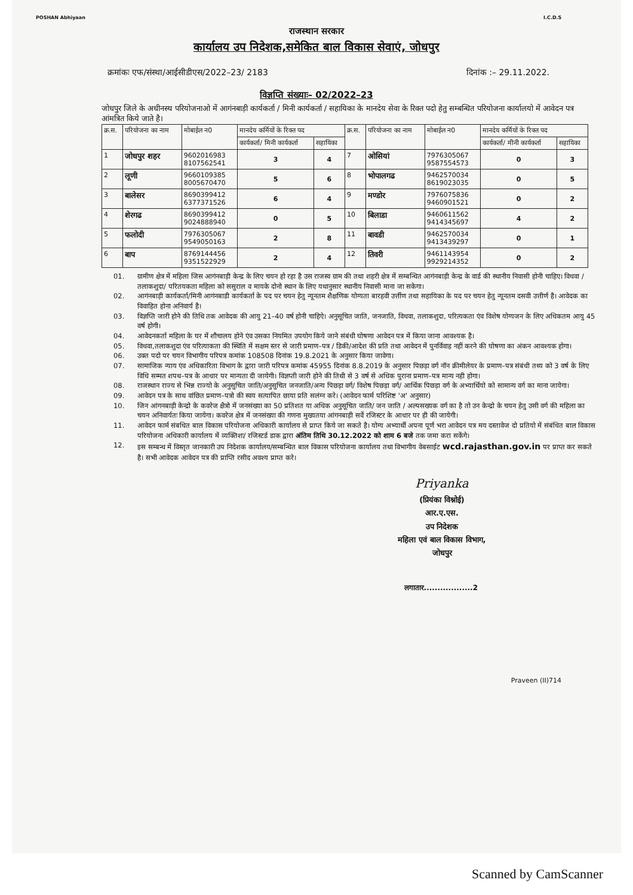POSHAN Abhiyaan
राजस्थान सरकार
कार्यालय उप निदेशक,समेकित बाल विकास सेवाएं, जोधपुर
I.C.D.S
क्रमांकः एफ/संस्था/आईसीडीएस/2022–23/ 2183 दिनांक :– 29.11.2022.
विज्ञप्ति संख्याः– 02/2022–23
जोधपुर जिले के अधीनस्थ परियोजनाओ में आगंनबाड़ी कार्यकर्ता / मिनी कार्यकर्ता / सहायिका के मानदेय सेवा के रिक्त पदो हेतु सम्बन्धित परियोजना कार्यालयो में आवेदन पत्र आंमत्रित किये जाते है।
| क्र.स. | परियोजना का नाम | मोबाईल न0 | मानदेय कर्मियों के रिक्त पद | | क्र.स. | परियोजना का नाम | मोबाईल न0 | मानदेय कर्मियों के रिक्त पद | |
| --- | --- | --- | --- | --- | --- | --- | --- | --- | --- |
| | | | कार्यकर्ता/ मिनी कार्यकर्ता | सहायिका | | | | कार्यकर्ता/ मीनी कार्यकर्ता | सहायिका |
| 1 | जोधपुर शहर | 9602016983 8107562541 | 3 | 4 | 7 | ओसियां | 7976305067 9587554573 | 0 | 3 |
| 2 | लूणी | 9660109385 8005670470 | 5 | 6 | 8 | भोपालगढ | 9462570034 8619023035 | 0 | 5 |
| 3 | बालेसर | 8690399412 6377371526 | 6 | 4 | 9 | मण्डोर | 7976075836 9460901521 | 0 | 2 |
| 4 | शेरगढ | 8690399412 9024888940 | 0 | 5 | 10 | बिलाडा | 9460611562 9414345697 | 4 | 2 |
| 5 | फलोदी | 7976305067 9549050163 | 2 | 8 | 11 | बावडी | 9462570034 9413439297 | 0 | 1 |
| 6 | बाप | 8769144456 9351522929 | 2 | 4 | 12 | तिवरी | 9461143954 9929214352 | 0 | 2 |
01. ग्रामीण क्षेत्र में महिला जिस आगंनबाड़ी केन्द्र के लिए चयन हो रहा है उस राजस्व ग्राम की तथा शहरी क्षेत्र में सम्बन्धित आगंनबाड़ी केन्द्र के वार्ड की स्थानीय निवासी होनी चाहिए। विधवा /तलाकशुदा/ परितयकता महिला को ससुराल व मायके दोनो स्थान के लिए यथानुसार स्थानीय निवासी माना जा सकेगा।
02. आगंनबाड़ी कार्यकर्ता/मिनी आगंनबाडी कार्यकर्ता के पद पर चयन हेतु न्यूनतम शैक्षणिक योग्यता बारहवी उर्त्तीण तथा सहायिका के पद पर चयन हेतु न्यूनतम दसवी उत्तीर्ण है। आवेदक का विवाहित होना अनिवार्य है।
03. विज्ञप्ति जारी होने की तिथि तक आवेदक की आयु 21–40 वर्ष होनी चाहिऐ। अनुसूचित जाति, जनजाति, विधवा, तलाकशुदा, परित्यकता एंव विशेष योग्यजन के लिए अधिकतम आयु 45 वर्ष होगी।
04. आवेदनकर्ता महिला के घर में शौचालय होने एंव उसका नियमित उपयोग किये जाने संबंधी घोषणा आवेदन पत्र में किया जाना आवश्यक है।
05. विधवा,तलाकशुदा एंव परित्याकता की स्थिति में सक्षम स्तर से जारी प्रमाण–पत्र / डिकी/आदेश की प्रति तथा आवेदन में पुनर्विवाह नहीं करने की घोषणा का अंकन आवश्यक होगा।
06. उक्त पदो पर चयन विभागीय परिपत्र कमांक 108508 दिनांक 19.8.2021 के अनुसार किया जावेगा।
07. सामाजिक न्याय एंव अधिकारिता विभाग के द्वारा जारी परिपत्र कमांक 45955 दिनांक 8.8.2019 के अनुसार पिछड़ा वर्ग नॉन क्रीमीलेयर के प्रमाण–पत्र संबंधी तथ्य को 3 वर्ष के लिए विधि सम्मत शपथ–पत्र के आधार पर मान्यता दी जायेगी। विज्ञप्ती जारी होने की तिथी से 3 वर्ष से अधिक पुराना प्रमाण–पत्र मान्य नही होगा।
08. राजस्थान राज्य से भिन्न राज्यो के अनुसुचित जाति/अनुसुचित जनजाति/अन्य पिछड़ा वर्ग/ विशेष पिछड़ा वर्ग/ आर्थिक पिछड़ा वर्ग के अभ्यार्थियो को सामान्य वर्ग का माना जायेगा।
09. आवेदन पत्र के साथ वांछित प्रमाण–पत्रो की स्वय सत्यापित छाया प्रति सलंग्न करे। (आवेदन फार्म परिशिष्ट 'अ' अनुसार)
10. जिन आंगनबाड़ी केन्द्रो के कवरेज क्षैत्रो में जनसंख्या का 50 प्रतिशत या अधिक अनुसूचित जाति/ जन जाति / अल्पसख्यक वर्ग का है तो उन केन्द्रो के चयन हेतु उसी वर्ग की महिला का चयन अनिवार्यतः किया जायेगा। कवरेज क्षेत्र में जनसंख्या की गणना मुख्यतया आंगनबाड़ी सर्वे रजिस्टर के आधार पर ही की जायेगी।
11. आवेदन फार्म संबधित बाल विकास परियोजना अधिकारी कार्यालय से प्राप्त किये जा सकते है। योग्य अभ्यार्थी अपना पूर्ण भरा आवेदन पत्र मय दस्तावेज दो प्रतियो में संबंधित बाल विकास परियोजना अधिकारी कार्यालय में व्यक्तिशः/ रजिस्टर्ड डाक द्वारा अंतिम तिथि 30.12.2022 को शाम 6 बजे तक जमा करा सकेंगे।
12. इस सम्बन्ध में विस्तृत जानकारी उप निदेशक कार्यालय/सम्बन्धित बाल विकास परियोजना कार्यालय तथा विभागीय वेबसाईट wcd.rajasthan.gov.in पर प्राप्त कर सकते है। सभी आवेदक आवेदन पत्र की प्राप्ति रसीद अवश्य प्राप्त करे।
Priyanka
(प्रियंका विश्नोई)
आर.ए.एस.
उप निदेशक
महिला एवं बाल विकास विभाग,
जोधपुर
लगातार..................2
Praveen (II)714
Scanned by CamScanner